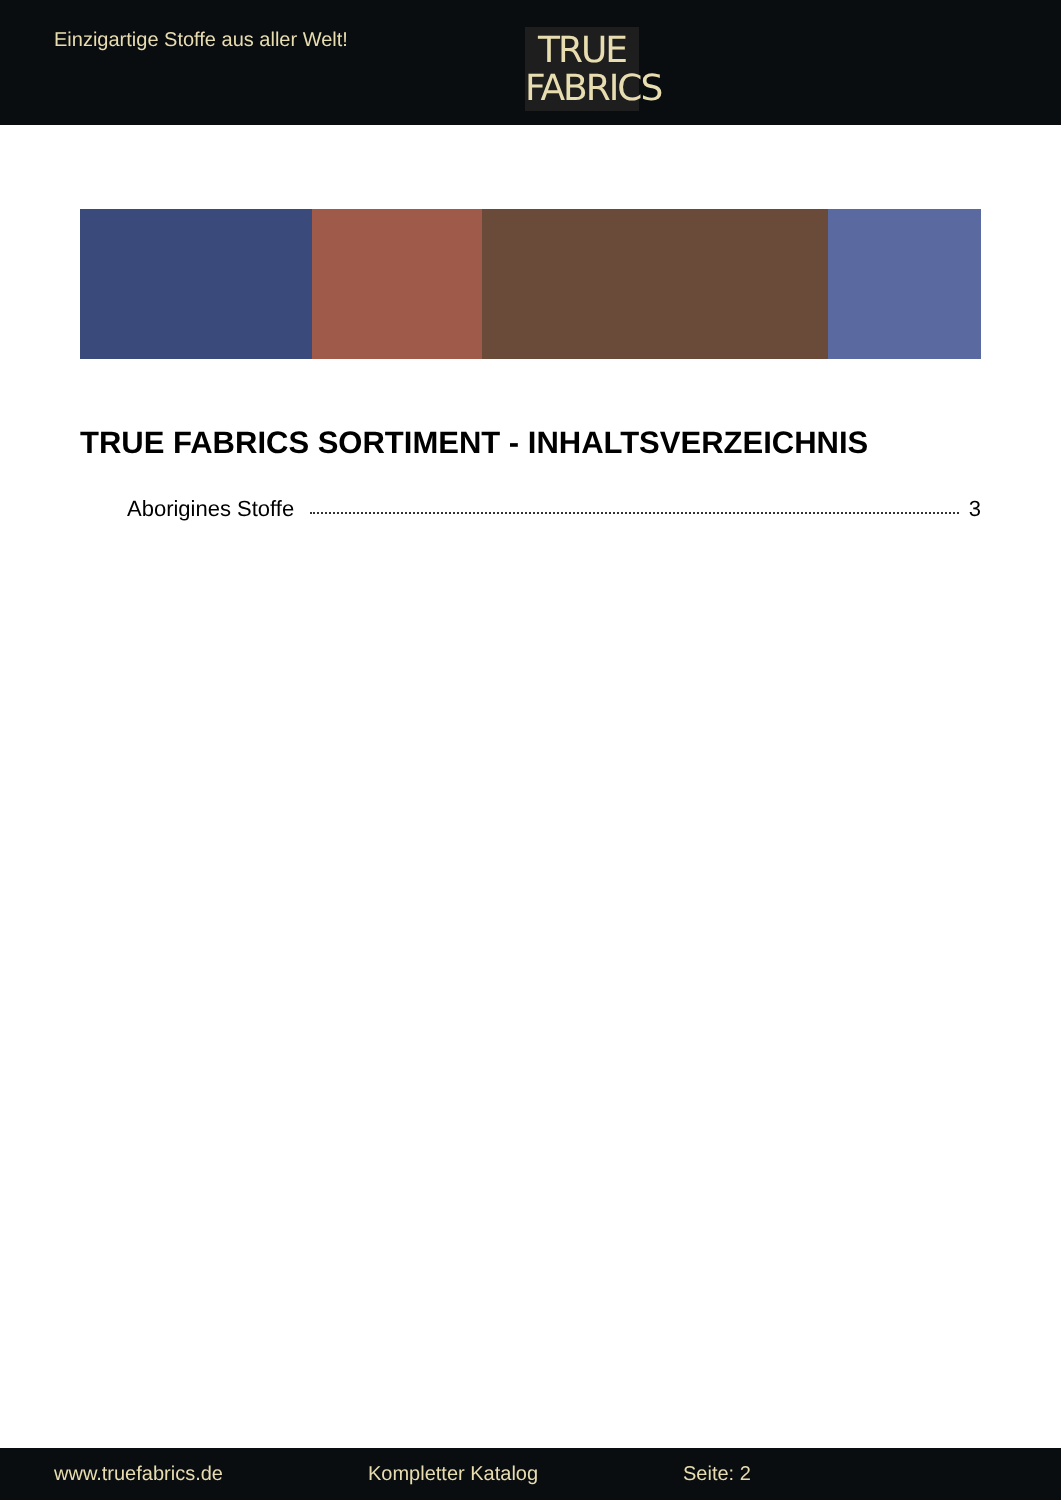Einzigartige Stoffe aus aller Welt!
TRUE
FABRICS
TRUE FABRICS SORTIMENT - INHALTSVERZEICHNIS
Aborigines Stoffe 3
www.truefabrics.de Kompletter Katalog Seite: 2